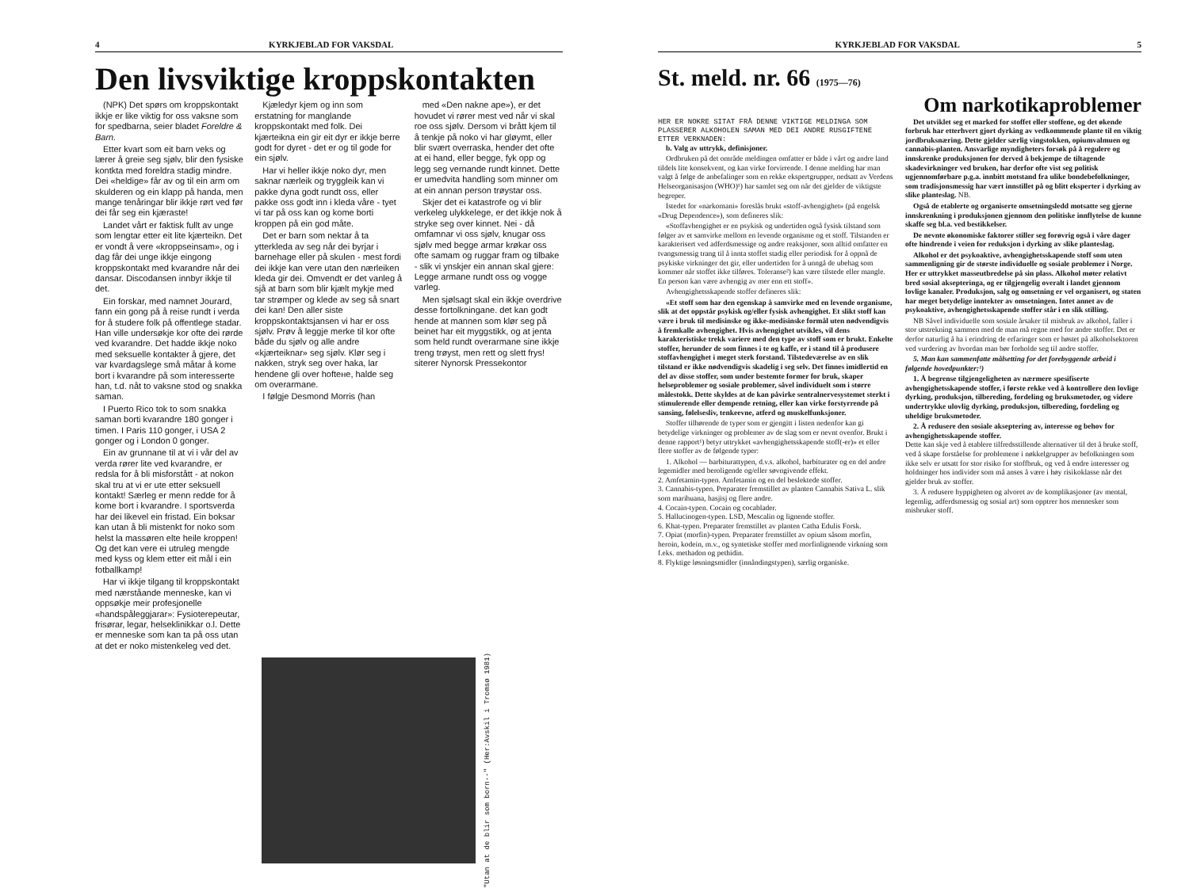4 KYRKJEBLAD FOR VAKSDAL
Den livsviktige kroppskontakten
(NPK) Det spørs om kroppskontakt ikkje er like viktig for oss vaksne som for spedbarna, seier bladet Foreldre & Barn.
Etter kvart som eit barn veks og lærer å greie seg sjølv, blir den fysiske kontkta med foreldra stadig mindre. Dei «heldige» får av og til ein arm om skulderen og ein klapp på handa, men mange tenåringar blir ikkje rørt ved før dei får seg ein kjæraste!
Landet vårt er faktisk fullt av unge som lengtar etter eit lite kjærteikn. Det er vondt å vere «kroppseinsam», og i dag får dei unge ikkje eingong kroppskontakt med kvarandre når dei dansar. Discodansen innbyr ikkje til det.
Ein forskar, med namnet Jourard, fann ein gong på å reise rundt i verda for å studere folk på offentlege stadar. Han ville undersøkje kor ofte dei rørde ved kvarandre. Det hadde ikkje noko med seksuelle kontakter å gjere, det var kvardagslege små måtar å kome bort i kvarandre på som interesserte han, t.d. nåt to vaksne stod og snakka saman.
I Puerto Rico tok to som snakka saman borti kvarandre 180 gonger i timen. I Paris 110 gonger, i USA 2 gonger og i London 0 gonger.
Ein av grunnane til at vi i vår del av verda rører lite ved kvarandre, er redsla for å bli misforstått - at nokon skal tru at vi er ute etter seksuell kontakt! Særleg er menn redde for å kome bort i kvarandre. I sportsverda har dei likevel ein fristad. Ein boksar kan utan å bli mistenkt for noko som helst la massøren elte heile kroppen! Og det kan vere ei utruleg mengde med kyss og klem etter eit mål i ein fotballkamp!
Har vi ikkje tilgang til kroppskontakt med nærståande menneske, kan vi oppsøkje meir profesjonelle «handspåleggjarar»: Fysioterepeutar, frisørar, legar, helseklinikkar o.l. Dette er menneske som kan ta på oss utan at det er noko mistenkeleg ved det.
Kjæledyr kjem og inn som erstatning for manglande kroppskontakt med folk. Dei kjærteikna ein gir eit dyr er ikkje berre godt for dyret - det er og til gode for ein sjølv.
Har vi heller ikkje noko dyr, men saknar nærleik og tryggleik kan vi pakke dyna godt rundt oss, eller pakke oss godt inn i kleda våre - tyet vi tar på oss kan og kome borti kroppen på ein god måte.
Det er barn som nektar å ta ytterkleda av seg når dei byrjar i barnehage eller på skulen - mest fordi dei ikkje kan vere utan den nærleiken kleda gir dei. Omvendt er det vanleg å sjå at barn som blir kjælt mykje med tar strømper og klede av seg så snart dei kan! Den aller siste kroppskontaktsjansen vi har er oss sjølv. Prøv å leggje merke til kor ofte både du sjølv og alle andre «kjærteiknar» seg sjølv. Klør seg i nakken, stryk seg over haka, lar hendene gli over hofteне, halde seg om overarmane.
I følgje Desmond Morris (han
med «Den nakne ape»), er det hovudet vi rører mest ved når vi skal roe oss sjølv. Dersom vi brått kjem til å tenkje på noko vi har gløymt, eller blir svært overraska, hender det ofte at ei hand, eller begge, fyk opp og legg seg vernande rundt kinnet. Dette er umedvita handling som minner om at ein annan person trøystar oss.
Skjer det ei katastrofe og vi blir verkeleg ulykkelege, er det ikkje nok å stryke seg over kinnet. Nei - då omfamnar vi oss sjølv, knugar oss sjølv med begge armar krøkar oss ofte samam og ruggar fram og tilbake - slik vi ynskjer ein annan skal gjere: Legge armane rundt oss og vogge varleg.
Men sjølsagt skal ein ikkje overdrive desse fortolkningane. det kan godt hende at mannen som klør seg på beinet har eit myggstikk, og at jenta som held rundt overarmane sine ikkje treng trøyst, men rett og slett frys! siterer Nynorsk Pressekontor
"Utan at de blir som born--" (Her:Avskil i Tromsø 1981)
KYRKJEBLAD FOR VAKSDAL 5
St. meld. nr. 66 (1975—76)
Om narkotikaproblemer
HER ER NOKRE SITAT FRÅ DENNE VIKTIGE MELDINGA SOM PLASSERER ALKOHOLEN SAMAN MED DEI ANDRE RUSGIFTENE ETTER VERKNADEN:
b. Valg av uttrykk, definisjoner.
Ordbruken på det område meldingen omfatter er både i vårt og andre land tildels lite konsekvent, og kan virke forvirrende. I denne melding har man valgt å følge de anbefalinger som en rekke ekspertgrupper, nedsatt av Verdens Helseorganisasjon (WHO)¹) har samlet seg om når det gjelder de viktigste begreper.
Istedet for «narkomani» foreslås brukt «stoff-avhengighet» (på engelsk «Drug Dependence»), som defineres slik:
«Stoffavhengighet er en psykisk og undertiden også fysisk tilstand som følger av et samvirke mellom en levende organisme og et stoff. Tilstanden er karakterisert ved adferdsmessige og andre reaksjoner, som alltid omfatter en tvangsmessig trang til å innta stoffet stadig eller periodisk for å oppnå de psykiske virkninger det gir, eller undertiden for å unngå de ubehag som kommer når stoffet ikke tilføres. Toleranse²) kan være tilstede eller mangle. En person kan være avhengig av mer enn ett stoff».
Avhengighetsskapende stoffer defineres slik:
«Et stoff som har den egenskap å samvirke med en levende organisme, slik at det oppstår psykisk og/eller fysisk avhengighet. Et slikt stoff kan være i bruk til medisinske og ikke-medisinske formål uten nødvendigvis å fremkalle avhengighet. Hvis avhengighet utvikles, vil dens karakteristiske trekk variere med den type av stoff som er brukt. Enkelte stoffer, herunder de som finnes i te og kaffe, er i stand til å produsere stoffavhengighet i meget sterk forstand. Tilstedeværelse av en slik tilstand er ikke nødvendigvis skadelig i seg selv. Det finnes imidlertid en del av disse stoffer, som under bestemte former for bruk, skaper helseproblemer og sosiale problemer, såvel individuelt som i større målestokk. Dette skyldes at de kan påvirke sentralnervesystemet sterkt i stimulerende eller dempende retning, eller kan virke forstyrrende på sansing, følelsesliv, tenkeevne, atferd og muskelfunksjoner.
Stoffer tilhørende de typer som er gjengitt i listen nedenfor kan gi betydelige virkninger og problemer av de slag som er nevnt ovenfor. Brukt i denne rapport¹) betyr uttrykket «avhengighetsskapende stoff(-er)» et eller flere stoffer av de følgende typer:
1. Alkohol — barbiturattypen, d.v.s. alkohol, barbiturater og en del andre legemidler med beroligende og/eller søvngivende effekt.
2. Amfetamin-typen. Amfetamin og en del beslektede stoffer.
3. Cannabis-typen. Preparater fremstillet av planten Cannabis Sativa L. slik som marihuana, hasjisj og flere andre.
4. Cocain-typen. Cocain og cocablader.
5. Hallucinogen-typen. LSD, Mescalin og lignende stoffer.
6. Khat-typen. Preparater fremstillet av planten Catha Edulis Forsk.
7. Opiat (morfin)-typen. Preparater fremstillet av opium såsom morfin, heroin, kodein, m.v., og syntetiske stoffer med morfinlignende virkning som f.eks. methadon og pethidin.
8. Flyktige løsningsmidler (innåndingstypen), særlig organiske.
Det utviklet seg et marked for stoffet eller stoffene, og det økende forbruk har etterhvert gjort dyrking av vedkommende plante til en viktig jordbruksnæring. Dette gjelder særlig vingstokken, opiumvalmuen og cannabis-planten. Ansvarlige myndigheters forsøk på å regulere og innskrenke produksjonen for derved å bekjempe de tiltagende skadevirkninger ved bruken, har derfor ofte vist seg politisk ugjennomførbare p.g.a. innbitt motstand fra ulike bondebefolkninger, som tradisjonsmessig har vært innstillet på og blitt eksperter i dyrking av slike planteslag. NB.
Også de etablerte og organiserte omsetningsledd motsatte seg gjerne innskrenkning i produksjonen gjennom den politiske innflytelse de kunne skaffe seg bl.a. ved bestikkelser.
De nevnte økonomiske faktorer stiller seg forøvrig også i våre dager ofte hindrende i veien for reduksjon i dyrking av slike planteslag.
Alkohol er det psykoaktive, avhengighetsskapende stoff som uten sammenligning gir de største individuelle og sosiale problemer i Norge. Her er uttrykket masseutbredelse på sin plass. Alkohol møter relativt bred sosial aksepteringa, og er tilgjengelig overalt i landet gjennom lovlige kanaler. Produksjon, salg og omsetning er vel organisert, og staten har meget betydelige inntekter av omsetningen. Intet annet av de psykoaktive, avhengighetsskapende stoffer står i en slik stilling.
NB Såvel individuelle som sosiale årsaker til misbruk av alkohol, faller i stor utstrekning sammen med de man må regne med for andre stoffer. Det er derfor naturlig å ha i erindring de erfaringer som er høstet på alkoholsektoren ved vurdering av hvordan man bør forholde seg til andre stoffer.
5. Man kan sammenfatte målsetting for det forebyggende arbeid i følgende hovedpunkter:¹)
1. Å begrense tilgjengeligheten av nærmere spesifiserte avhengighetsskapende stoffer, i første rekke ved å kontrollere den lovlige dyrking, produksjon, tilbereding, fordeling og bruksmetoder, og videre undertrykke ulovlig dyrking, produksjon, tilbereding, fordeling og uheldige bruksmetoder.
2. Å redusere den sosiale akseptering av, interesse og behov for avhengighetsskapende stoffer.
Dette kan skje ved å etablere tilfredsstillende alternativer til det å bruke stoff, ved å skape forståelse for problemene i nøkkelgrupper av befolkningen som ikke selv er utsatt for stor risiko for stoffbruk, og ved å endre interesser og holdninger hos individer som må anses å være i høy risikoklasse når det gjelder bruk av stoffer.
3. Å redusere hyppigheten og alvoret av de komplikasjoner (av mental, legemlig, adferdsmessig og sosial art) som opptrer hos mennesker som misbruker stoff.